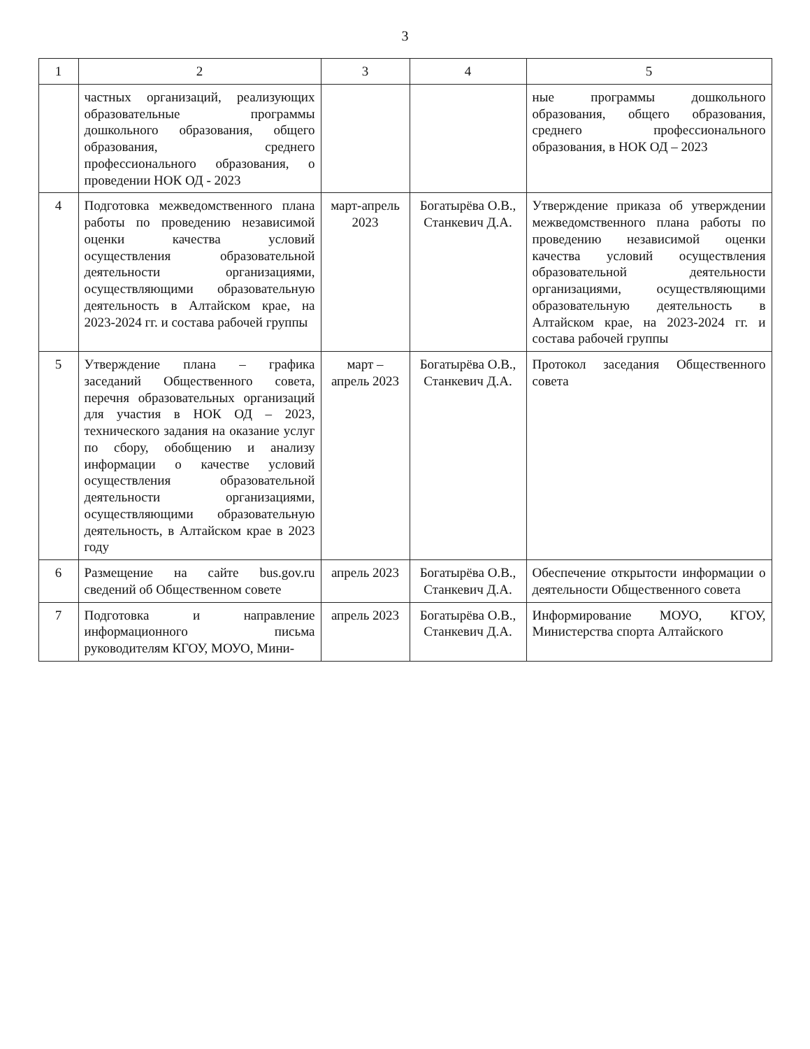3
| 1 | 2 | 3 | 4 | 5 |
| --- | --- | --- | --- | --- |
| | частных организаций, реализующих образовательные программы дошкольного образования, общего образования, среднего профессионального образования, о проведении НОК ОД - 2023 | | | ные программы дошкольного образования, общего образования, среднего профессионального образования, в НОК ОД – 2023 |
| 4 | Подготовка межведомственного плана работы по проведению независимой оценки качества условий осуществления образовательной деятельности организациями, осуществляющими образовательную деятельность в Алтайском крае, на 2023-2024 гг. и состава рабочей группы | март-апрель 2023 | Богатырёва О.В., Станкевич Д.А. | Утверждение приказа об утверждении межведомственного плана работы по проведению независимой оценки качества условий осуществления образовательной деятельности организациями, осуществляющими образовательную деятельность в Алтайском крае, на 2023-2024 гг. и состава рабочей группы |
| 5 | Утверждение плана – графика заседаний Общественного совета, перечня образовательных организаций для участия в НОК ОД – 2023, технического задания на оказание услуг по сбору, обобщению и анализу информации о качестве условий осуществления образовательной деятельности организациями, осуществляющими образовательную деятельность, в Алтайском крае в 2023 году | март – апрель 2023 | Богатырёва О.В., Станкевич Д.А. | Протокол заседания Общественного совета |
| 6 | Размещение на сайте bus.gov.ru сведений об Общественном совете | апрель 2023 | Богатырёва О.В., Станкевич Д.А. | Обеспечение открытости информации о деятельности Общественного совета |
| 7 | Подготовка и направление информационного письма руководителям КГОУ, МОУО, Мини- | апрель 2023 | Богатырёва О.В., Станкевич Д.А. | Информирование МОУО, КГОУ, Министерства спорта Алтайского |